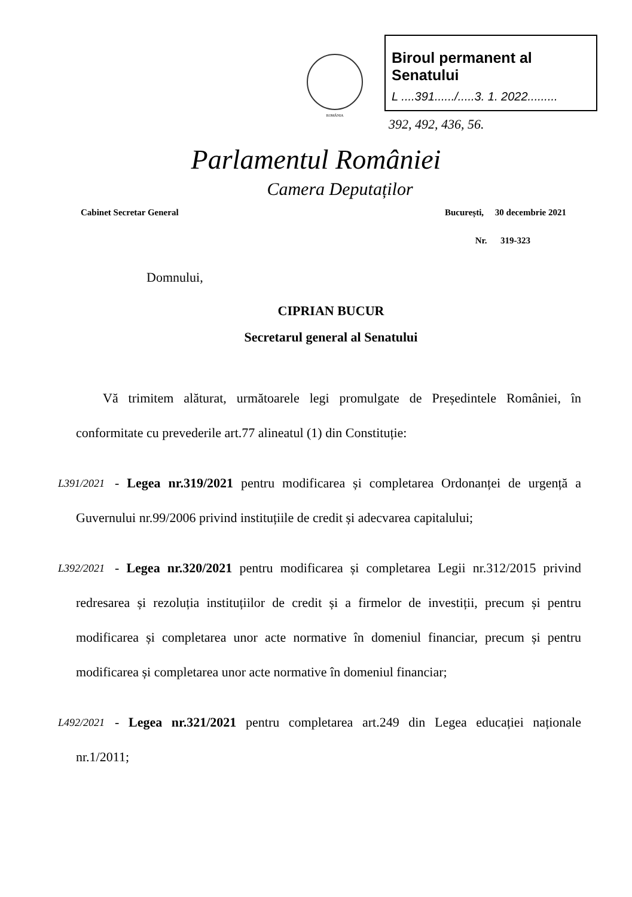ROMÂNIA
Biroul permanent al Senatului
L ....391....../.....3. 1. 2022.........
392, 492, 436, 56.
Parlamentul României
Camera Deputaților
Cabinet Secretar General București, 30 decembrie 2021
Nr. 319-323
Domnului,
CIPRIAN BUCUR
Secretarul general al Senatului
Vă trimitem alăturat, următoarele legi promulgate de Președintele României, în conformitate cu prevederile art.77 alineatul (1) din Constituție:
L391/2021 - Legea nr.319/2021 pentru modificarea și completarea Ordonanței de urgență a Guvernului nr.99/2006 privind instituțiile de credit și adecvarea capitalului;
L392/2021 - Legea nr.320/2021 pentru modificarea și completarea Legii nr.312/2015 privind redresarea și rezoluția instituțiilor de credit și a firmelor de investiții, precum și pentru modificarea și completarea unor acte normative în domeniul financiar, precum și pentru modificarea și completarea unor acte normative în domeniul financiar;
L492/2021 - Legea nr.321/2021 pentru completarea art.249 din Legea educației naționale nr.1/2011;